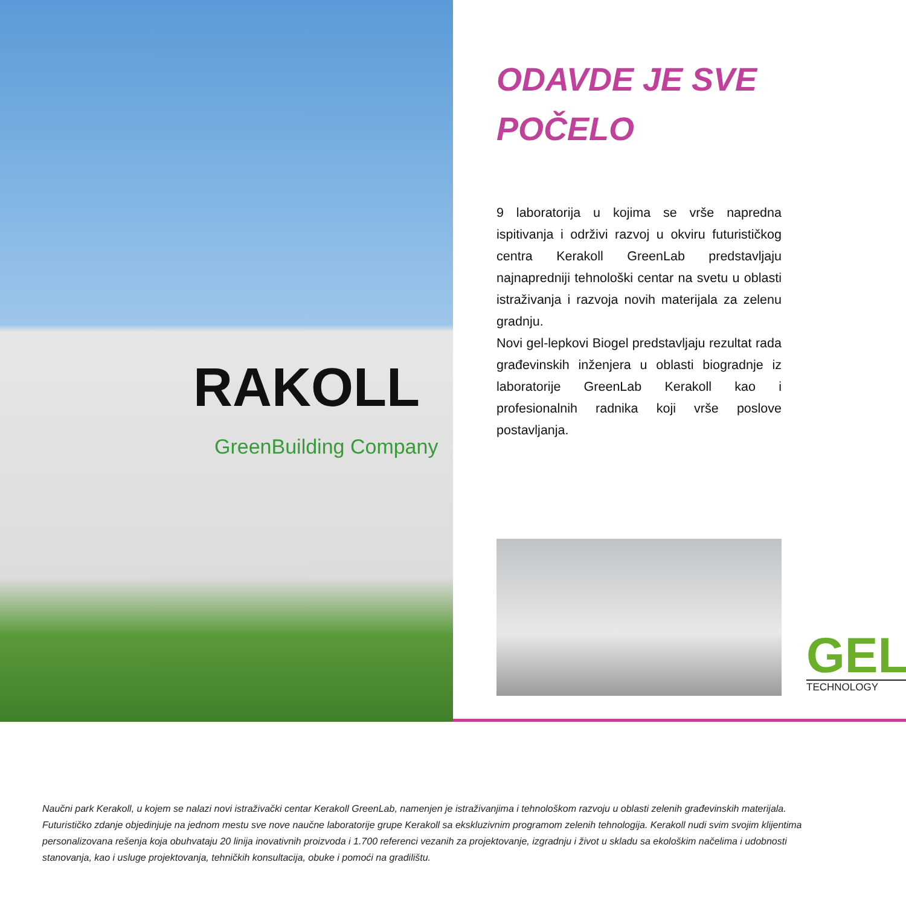RAKOLL
GreenBuilding Company
ODAVDE JE SVE
POČELO
9 laboratorija u kojima se vrše napredna ispitivanja i održivi razvoj u okviru futurističkog centra Kerakoll GreenLab predstavljaju najnapredniji tehnološki centar na svetu u oblasti istraživanja i razvoja novih materijala za zelenu gradnju.
Novi gel-lepkovi Biogel predstavljaju rezultat rada građevinskih inženjera u oblasti biogradnje iz laboratorije GreenLab Kerakoll kao i profesionalnih radnika koji vrše poslove postavljanja.
GEL
TECHNOLOGY
Naučni park Kerakoll, u kojem se nalazi novi istraživački centar Kerakoll GreenLab, namenjen je istraživanjima i tehnološkom razvoju u oblasti zelenih građevinskih materijala. Futurističko zdanje objedinjuje na jednom mestu sve nove naučne laboratorije grupe Kerakoll sa ekskluzivnim programom zelenih tehnologija. Kerakoll nudi svim svojim klijentima personalizovana rešenja koja obuhvataju 20 linija inovativnih proizvoda i 1.700 referenci vezanih za projektovanje, izgradnju i život u skladu sa ekološkim načelima i udobnosti stanovanja, kao i usluge projektovanja, tehničkih konsultacija, obuke i pomoći na gradilištu.